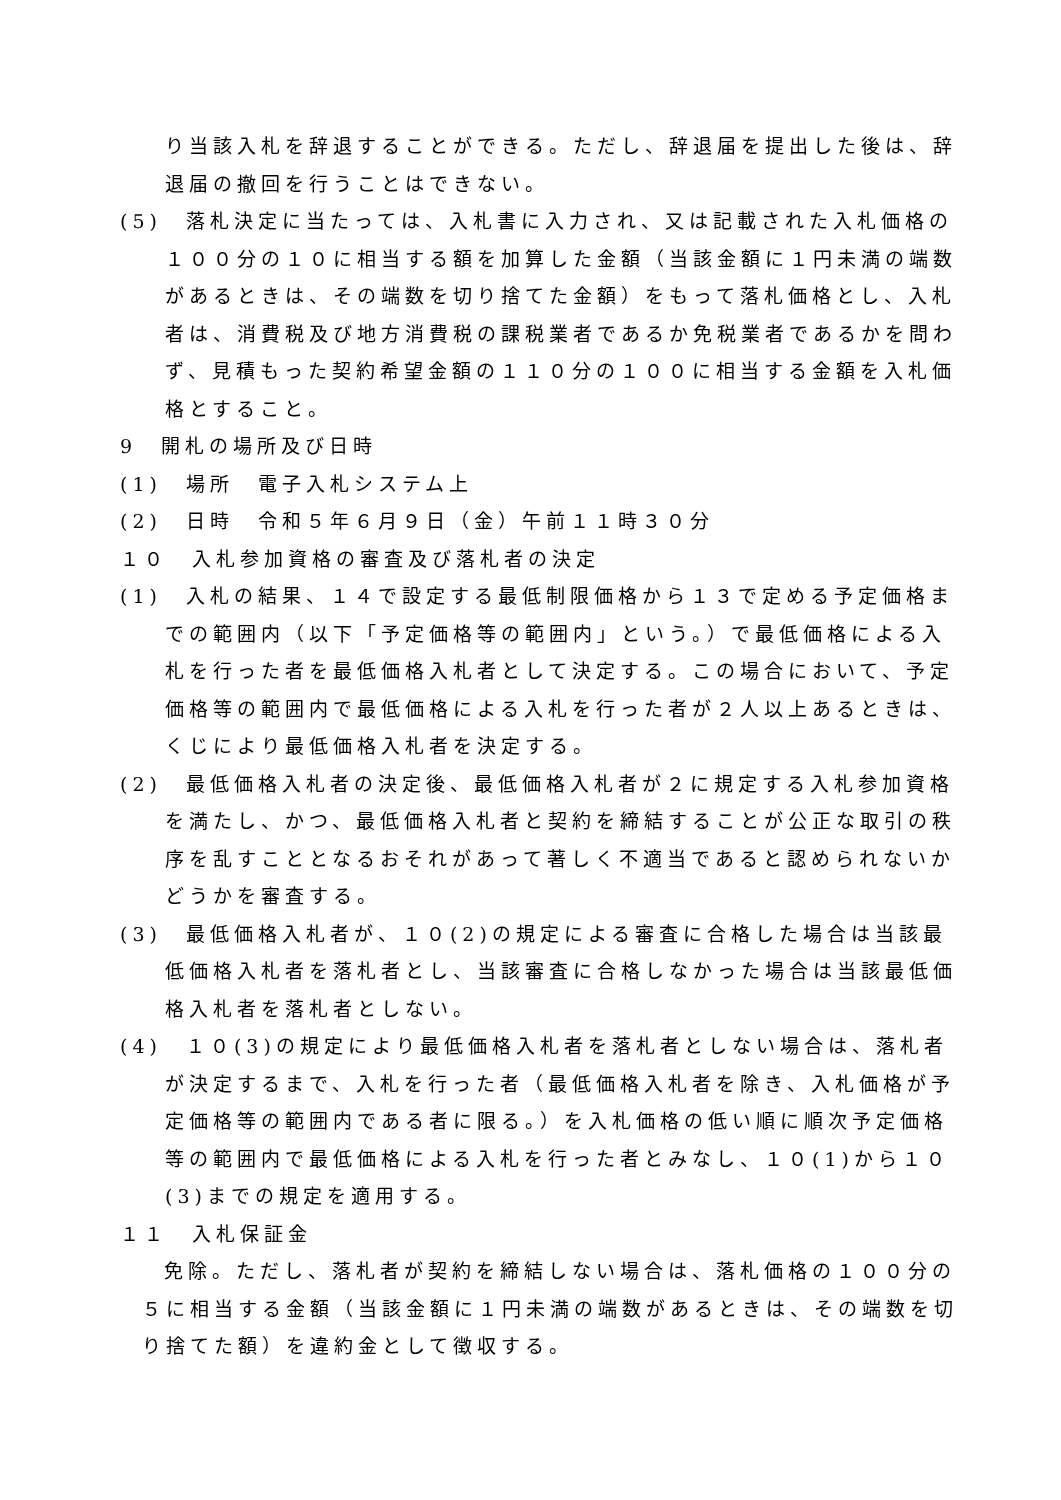り当該入札を辞退することができる。ただし、辞退届を提出した後は、辞退届の撤回を行うことはできない。
(5)　落札決定に当たっては、入札書に入力され、又は記載された入札価格の１００分の１０に相当する額を加算した金額（当該金額に１円未満の端数があるときは、その端数を切り捨てた金額）をもって落札価格とし、入札者は、消費税及び地方消費税の課税業者であるか免税業者であるかを問わず、見積もった契約希望金額の１１０分の１００に相当する金額を入札価格とすること。
9　開札の場所及び日時
(1)　場所　電子入札システム上
(2)　日時　令和５年６月９日（金）午前１１時３０分
１０　入札参加資格の審査及び落札者の決定
(1)　入札の結果、１４で設定する最低制限価格から１３で定める予定価格までの範囲内（以下「予定価格等の範囲内」という。）で最低価格による入札を行った者を最低価格入札者として決定する。この場合において、予定価格等の範囲内で最低価格による入札を行った者が２人以上あるときは、くじにより最低価格入札者を決定する。
(2)　最低価格入札者の決定後、最低価格入札者が２に規定する入札参加資格を満たし、かつ、最低価格入札者と契約を締結することが公正な取引の秩序を乱すこととなるおそれがあって著しく不適当であると認められないかどうかを審査する。
(3)　最低価格入札者が、１０(2)の規定による審査に合格した場合は当該最低価格入札者を落札者とし、当該審査に合格しなかった場合は当該最低価格入札者を落札者としない。
(4)　１０(3)の規定により最低価格入札者を落札者としない場合は、落札者が決定するまで、入札を行った者（最低価格入札者を除き、入札価格が予定価格等の範囲内である者に限る。）を入札価格の低い順に順次予定価格等の範囲内で最低価格による入札を行った者とみなし、１０(1)から１０(3)までの規定を適用する。
１１　入札保証金
免除。ただし、落札者が契約を締結しない場合は、落札価格の１００分の５に相当する金額（当該金額に１円未満の端数があるときは、その端数を切り捨てた額）を違約金として徴収する。